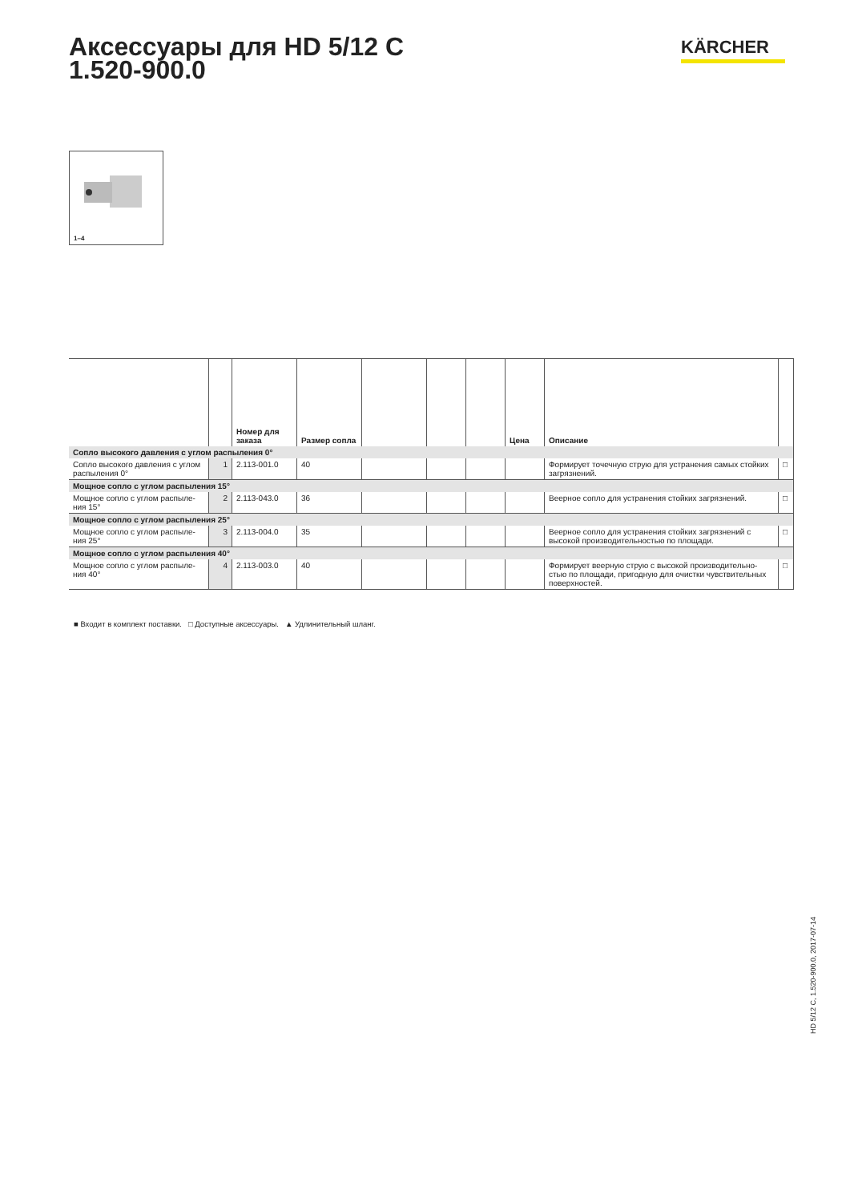Аксессуары для HD 5/12 C
1.520-900.0
KÄRCHER
1–4
| | | Номер для заказа | Размер сопла | | | | Цена | Описание | |
| --- | --- | --- | --- | --- | --- | --- | --- | --- | --- |
| Сопло высокого давления с углом распыления 0° | | | | | | | | | |
| Сопло высокого давления с углом распыления 0° | 1 | 2.113-001.0 | 40 | | | | | Формирует точечную струю для устранения самых стойких загрязнений. | □ |
| Мощное сопло с углом распыления 15° | | | | | | | | | |
| Мощное сопло с углом распыле-ния 15° | 2 | 2.113-043.0 | 36 | | | | | Веерное сопло для устранения стойких загрязнений. | □ |
| Мощное сопло с углом распыления 25° | | | | | | | | | |
| Мощное сопло с углом распыле-ния 25° | 3 | 2.113-004.0 | 35 | | | | | Веерное сопло для устранения стойких загрязнений с высокой производительностью по площади. | □ |
| Мощное сопло с углом распыления 40° | | | | | | | | | |
| Мощное сопло с углом распыле-ния 40° | 4 | 2.113-003.0 | 40 | | | | | Формирует веерную струю с высокой производительно-стью по площади, пригодную для очистки чувствительных поверхностей. | □ |
■ Входит в комплект поставки. □ Доступные аксессуары. ▲ Удлинительный шланг.
HD 5/12 C, 1.520-900.0, 2017-07-14